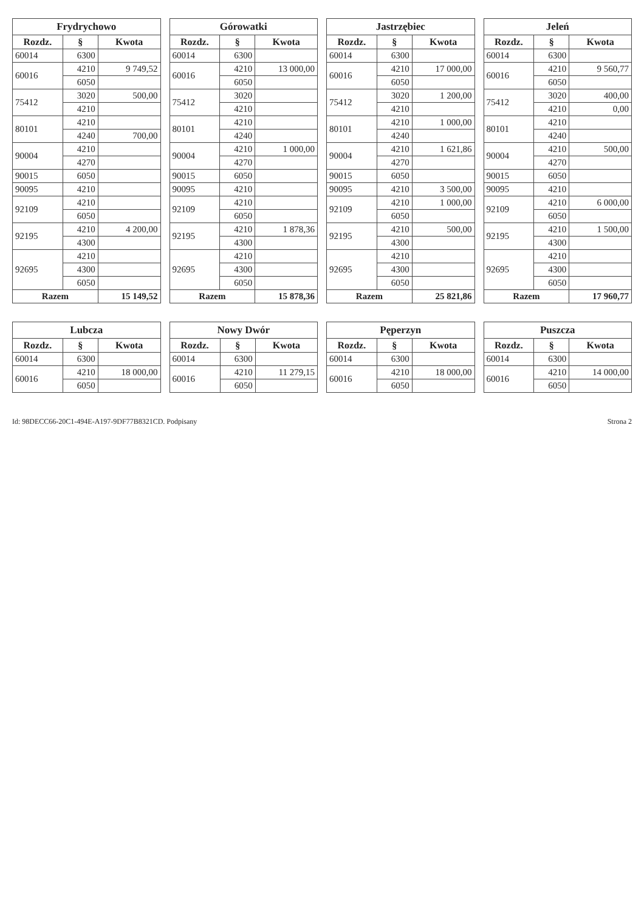Frydrychowo
| Rozdz. | § | Kwota |
| --- | --- | --- |
| 60014 | 6300 | |
| 60016 | 4210 | 9 749,52 |
| | 6050 | |
| 75412 | 3020 | 500,00 |
| | 4210 | |
| 80101 | 4210 | |
| | 4240 | 700,00 |
| 90004 | 4210 | |
| | 4270 | |
| 90015 | 6050 | |
| 90095 | 4210 | |
| 92109 | 4210 | |
| | 6050 | |
| 92195 | 4210 | 4 200,00 |
| | 4300 | |
| 92695 | 4210 | |
| | 4300 | |
| | 6050 | |
| Razem | | 15 149,52 |
Górowatki
| Rozdz. | § | Kwota |
| --- | --- | --- |
| 60014 | 6300 | |
| 60016 | 4210 | 13 000,00 |
| | 6050 | |
| 75412 | 3020 | |
| | 4210 | |
| 80101 | 4210 | |
| | 4240 | |
| 90004 | 4210 | 1 000,00 |
| | 4270 | |
| 90015 | 6050 | |
| 90095 | 4210 | |
| 92109 | 4210 | |
| | 6050 | |
| 92195 | 4210 | 1 878,36 |
| | 4300 | |
| 92695 | 4210 | |
| | 4300 | |
| | 6050 | |
| Razem | | 15 878,36 |
Jastrzębiec
| Rozdz. | § | Kwota |
| --- | --- | --- |
| 60014 | 6300 | |
| 60016 | 4210 | 17 000,00 |
| | 6050 | |
| 75412 | 3020 | 1 200,00 |
| | 4210 | |
| 80101 | 4210 | 1 000,00 |
| | 4240 | |
| 90004 | 4210 | 1 621,86 |
| | 4270 | |
| 90015 | 6050 | |
| 90095 | 4210 | 3 500,00 |
| 92109 | 4210 | 1 000,00 |
| | 6050 | |
| 92195 | 4210 | 500,00 |
| | 4300 | |
| 92695 | 4210 | |
| | 4300 | |
| | 6050 | |
| Razem | | 25 821,86 |
Jeleń
| Rozdz. | § | Kwota |
| --- | --- | --- |
| 60014 | 6300 | |
| 60016 | 4210 | 9 560,77 |
| | 6050 | |
| 75412 | 3020 | 400,00 |
| | 4210 | 0,00 |
| 80101 | 4210 | |
| | 4240 | |
| 90004 | 4210 | 500,00 |
| | 4270 | |
| 90015 | 6050 | |
| 90095 | 4210 | |
| 92109 | 4210 | 6 000,00 |
| | 6050 | |
| 92195 | 4210 | 1 500,00 |
| | 4300 | |
| 92695 | 4210 | |
| | 4300 | |
| | 6050 | |
| Razem | | 17 960,77 |
Lubcza
| Rozdz. | § | Kwota |
| --- | --- | --- |
| 60014 | 6300 | |
| 60016 | 4210 | 18 000,00 |
| | 6050 | |
Nowy Dwór
| Rozdz. | § | Kwota |
| --- | --- | --- |
| 60014 | 6300 | |
| 60016 | 4210 | 11 279,15 |
| | 6050 | |
Pęperzyn
| Rozdz. | § | Kwota |
| --- | --- | --- |
| 60014 | 6300 | |
| 60016 | 4210 | 18 000,00 |
| | 6050 | |
Puszcza
| Rozdz. | § | Kwota |
| --- | --- | --- |
| 60014 | 6300 | |
| 60016 | 4210 | 14 000,00 |
| | 6050 | |
Id: 98DECC66-20C1-494E-A197-9DF77B8321CD. Podpisany Strona 2